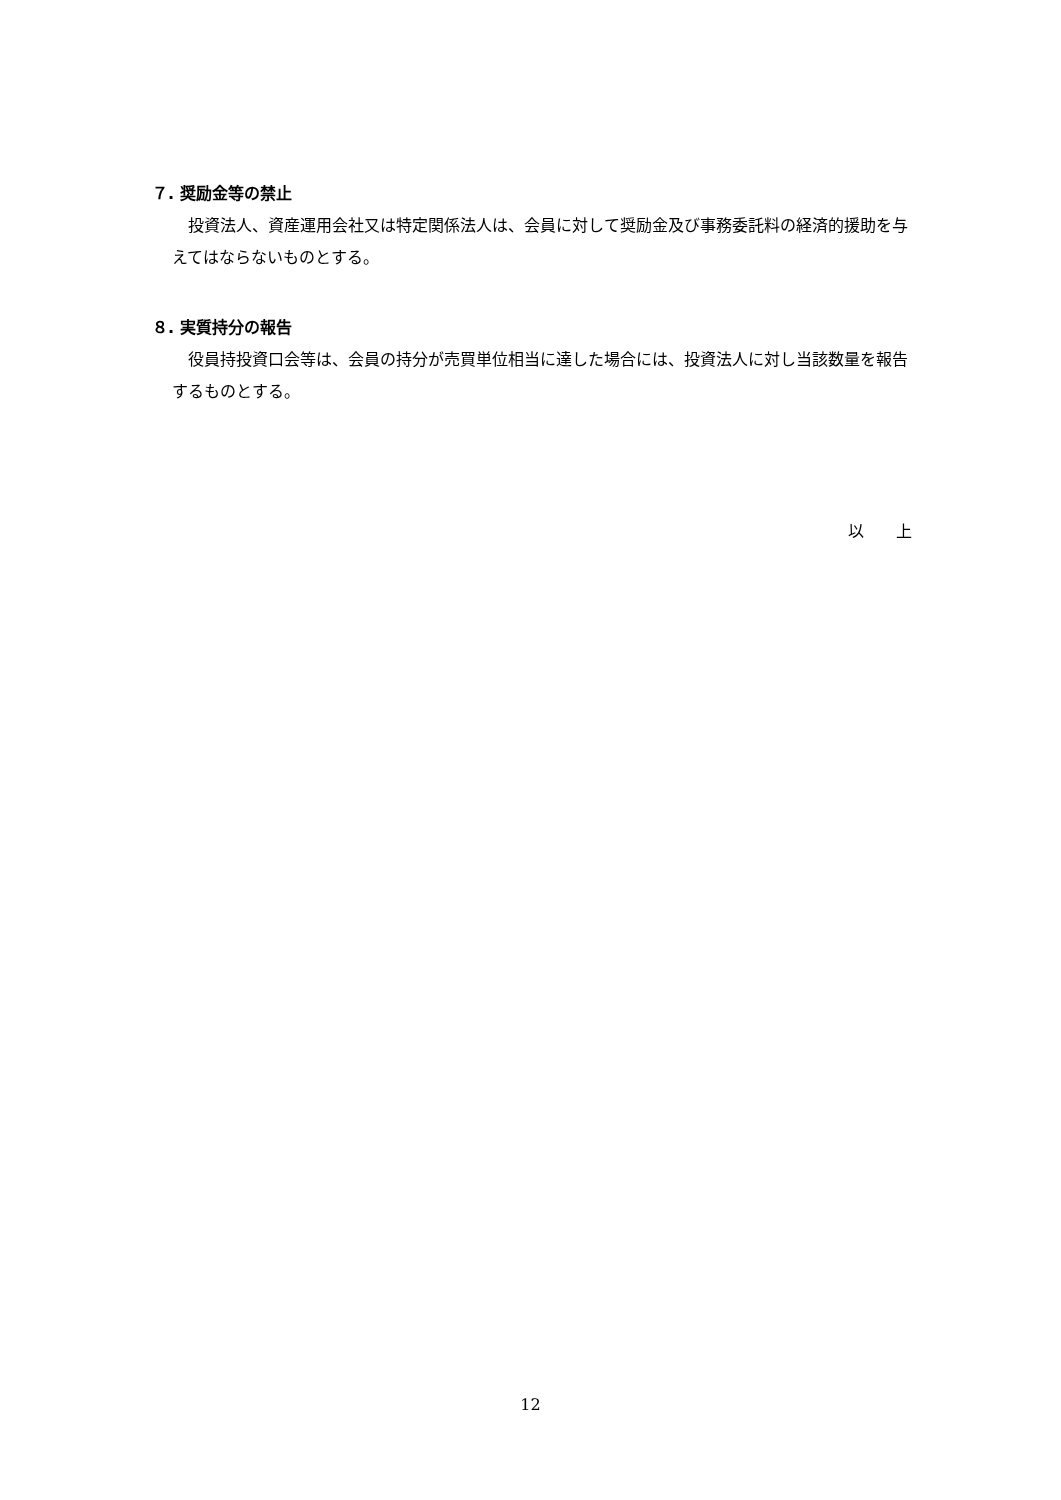７. 奨励金等の禁止
投資法人、資産運用会社又は特定関係法人は、会員に対して奨励金及び事務委託料の経済的援助を与えてはならないものとする。
８. 実質持分の報告
役員持投資口会等は、会員の持分が売買単位相当に達した場合には、投資法人に対し当該数量を報告するものとする。
以　　上
12